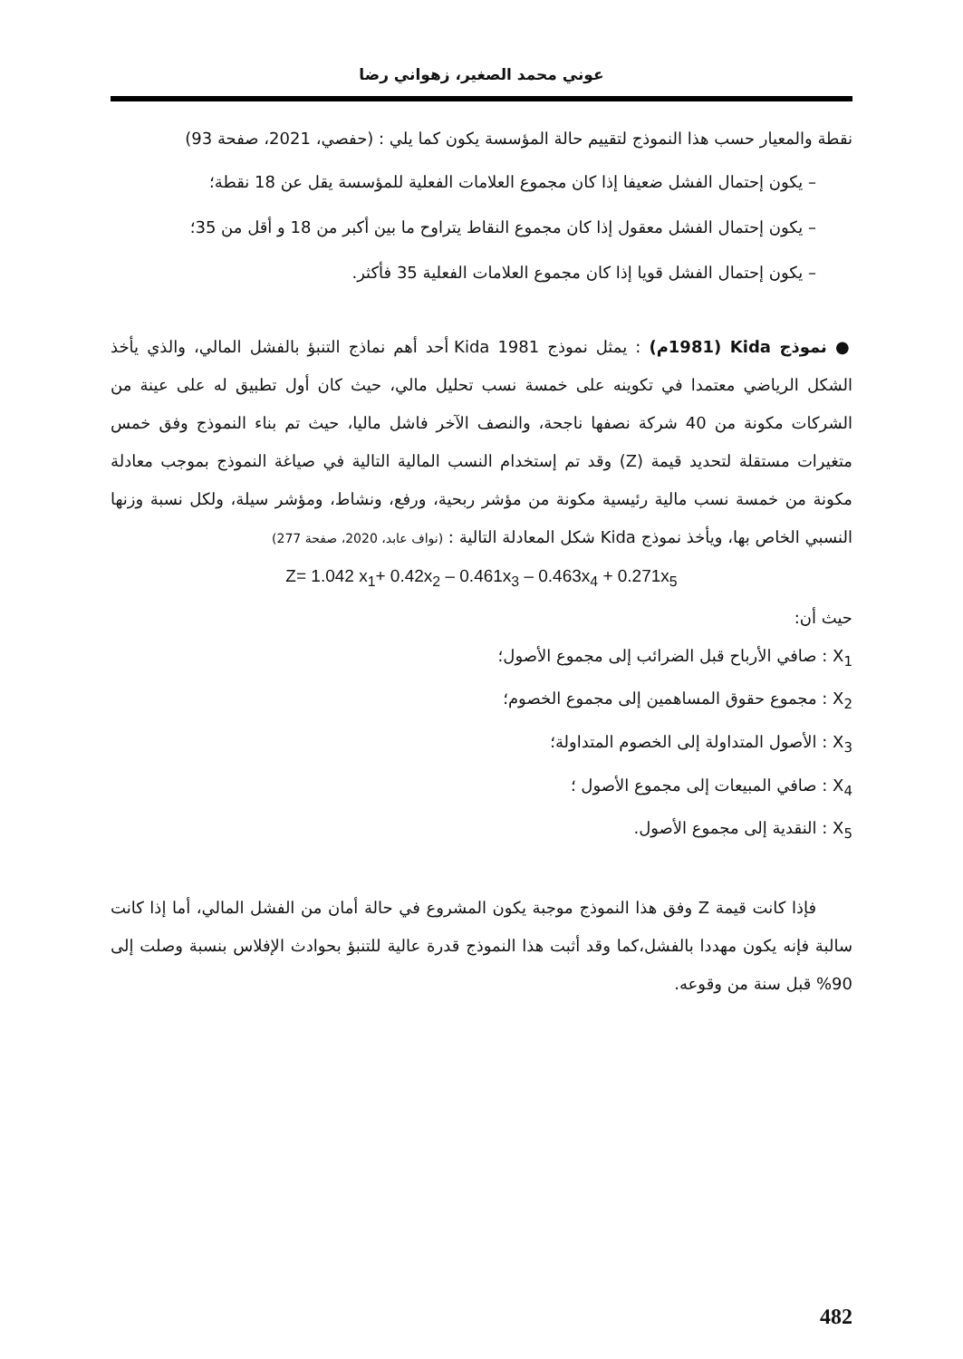عوني محمد الصغير، زهواني رضا
نقطة والمعيار حسب هذا النموذج لتقييم حالة المؤسسة يكون كما يلي : (حفصي، 2021، صفحة 93)
– يكون إحتمال الفشل ضعيفا إذا كان مجموع العلامات الفعلية للمؤسسة يقل عن 18 نقطة؛
– يكون إحتمال الفشل معقول إذا كان مجموع النقاط يتراوح ما بين أكبر من 18 و أقل من 35؛
– يكون إحتمال الفشل قويا إذا كان مجموع العلامات الفعلية 35 فأكثر.
● نموذج Kida (1981م) : يمثل نموذج Kida 1981 أحد أهم نماذج التنبؤ بالفشل المالي، والذي يأخذ الشكل الرياضي معتمدا في تكوينه على خمسة نسب تحليل مالي، حيث كان أول تطبيق له على عينة من الشركات مكونة من 40 شركة نصفها ناجحة، والنصف الآخر فاشل ماليا، حيث تم بناء النموذج وفق خمس متغيرات مستقلة لتحديد قيمة (Z) وقد تم إستخدام النسب المالية التالية في صياغة النموذج بموجب معادلة مكونة من خمسة نسب مالية رئيسية مكونة من مؤشر ربحية، ورفع، ونشاط، ومؤشر سيلة، ولكل نسبة وزنها النسبي الخاص بها، ويأخذ نموذج Kida شكل المعادلة التالية : (نواف عابد، 2020، صفحة 277)
Z= 1.042 x<sub>1</sub>+ 0.42x<sub>2</sub> – 0.461x<sub>3</sub> – 0.463x<sub>4</sub> + 0.271x<sub>5</sub>
حيث أن:
X<sub>1</sub> : صافي الأرباح قبل الضرائب إلى مجموع الأصول؛
X<sub>2</sub> : مجموع حقوق المساهمين إلى مجموع الخصوم؛
X<sub>3</sub> : الأصول المتداولة إلى الخصوم المتداولة؛
X<sub>4</sub> : صافي المبيعات إلى مجموع الأصول ؛
X<sub>5</sub> : النقدية إلى مجموع الأصول.
فإذا كانت قيمة Z وفق هذا النموذج موجبة يكون المشروع في حالة أمان من الفشل المالي، أما إذا كانت سالبة فإنه يكون مهددا بالفشل،كما وقد أثبت هذا النموذج قدرة عالية للتنبؤ بحوادث الإفلاس بنسبة وصلت إلى 90% قبل سنة من وقوعه.
482